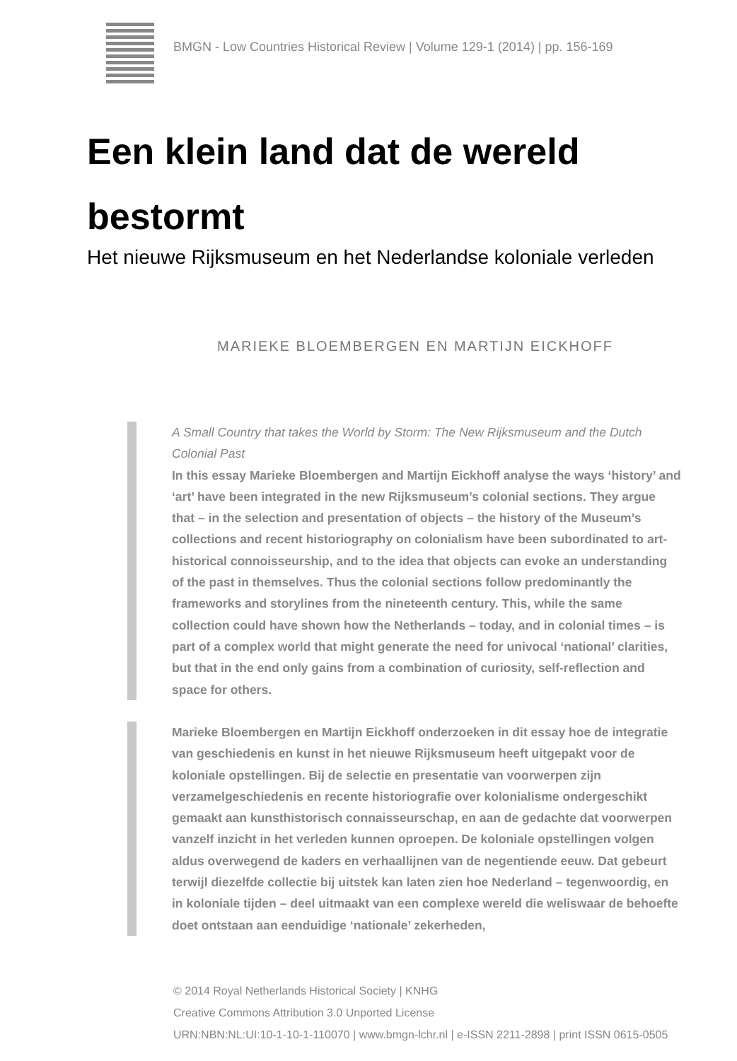BMGN - Low Countries Historical Review | Volume 129-1 (2014) | pp. 156-169
Een klein land dat de wereld bestormt
Het nieuwe Rijksmuseum en het Nederlandse koloniale verleden
MARIEKE BLOEMBERGEN EN MARTIJN EICKHOFF
A Small Country that takes the World by Storm: The New Rijksmuseum and the Dutch Colonial Past
In this essay Marieke Bloembergen and Martijn Eickhoff analyse the ways ‘history’ and ‘art’ have been integrated in the new Rijksmuseum’s colonial sections. They argue that – in the selection and presentation of objects – the history of the Museum’s collections and recent historiography on colonialism have been subordinated to art-historical connoisseurship, and to the idea that objects can evoke an understanding of the past in themselves. Thus the colonial sections follow predominantly the frameworks and storylines from the nineteenth century. This, while the same collection could have shown how the Netherlands – today, and in colonial times – is part of a complex world that might generate the need for univocal ‘national’ clarities, but that in the end only gains from a combination of curiosity, self-reflection and space for others.
Marieke Bloembergen en Martijn Eickhoff onderzoeken in dit essay hoe de integratie van geschiedenis en kunst in het nieuwe Rijksmuseum heeft uitgepakt voor de koloniale opstellingen. Bij de selectie en presentatie van voorwerpen zijn verzamelgeschiedenis en recente historiografie over kolonialisme ondergeschikt gemaakt aan kunsthistorisch connaisseurschap, en aan de gedachte dat voorwerpen vanzelf inzicht in het verleden kunnen oproepen. De koloniale opstellingen volgen aldus overwegend de kaders en verhaallijnen van de negentiende eeuw. Dat gebeurt terwijl diezelfde collectie bij uitstek kan laten zien hoe Nederland – tegenwoordig, en in koloniale tijden – deel uitmaakt van een complexe wereld die weliswaar de behoefte doet ontstaan aan eenduidige ‘nationale’ zekerheden,
© 2014 Royal Netherlands Historical Society | KNHG
Creative Commons Attribution 3.0 Unported License
URN:NBN:NL:UI:10-1-10-1-110070 | www.bmgn-lchr.nl | e-ISSN 2211-2898 | print ISSN 0615-0505